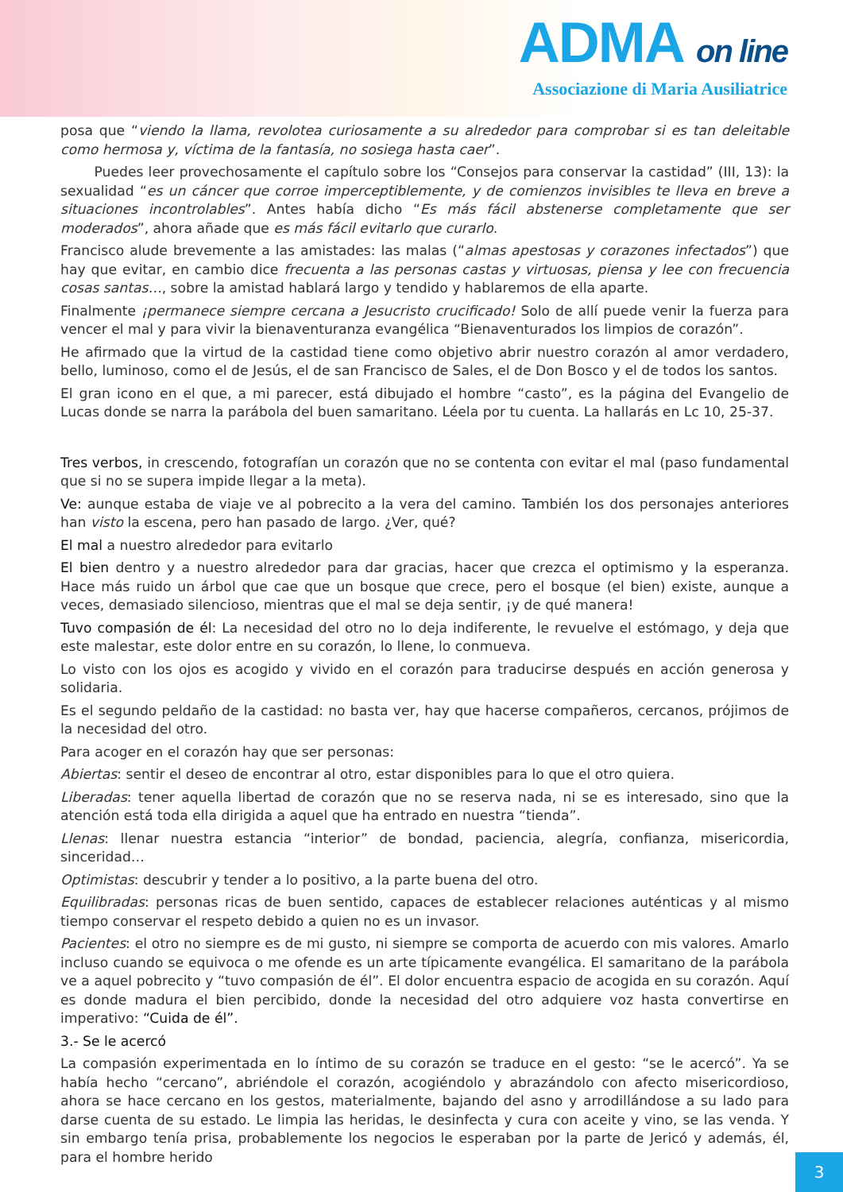ADMA on line
Associazione di Maria Ausiliatrice
posa que “viendo la llama, revolotea curiosamente a su alrededor para comprobar si es tan deleitable como hermosa y, víctima de la fantasía, no sosiega hasta caer”.
Puedes leer provechosamente el capítulo sobre los “Consejos para conservar la castidad” (III, 13): la sexualidad “es un cáncer que corroe imperceptiblemente, y de comienzos invisibles te lleva en breve a situaciones incontrolables”. Antes había dicho “Es más fácil abstenerse completamente que ser moderados”, ahora añade que es más fácil evitarlo que curarlo.
Francisco alude brevemente a las amistades: las malas (“almas apestosas y corazones infectados”) que hay que evitar, en cambio dice frecuenta a las personas castas y virtuosas, piensa y lee con frecuencia cosas santas…, sobre la amistad hablará largo y tendido y hablaremos de ella aparte.
Finalmente ¡permanece siempre cercana a Jesucristo crucificado! Solo de allí puede venir la fuerza para vencer el mal y para vivir la bienaventuranza evangélica “Bienaventurados los limpios de corazón”.
He afirmado que la virtud de la castidad tiene como objetivo abrir nuestro corazón al amor verdadero, bello, luminoso, como el de Jesús, el de san Francisco de Sales, el de Don Bosco y el de todos los santos.
El gran icono en el que, a mi parecer, está dibujado el hombre “casto”, es la página del Evangelio de Lucas donde se narra la parábola del buen samaritano. Léela por tu cuenta. La hallarás en Lc 10, 25-37.
Tres verbos, in crescendo, fotografían un corazón que no se contenta con evitar el mal (paso fundamental que si no se supera impide llegar a la meta).
Ve: aunque estaba de viaje ve al pobrecito a la vera del camino. También los dos personajes anteriores han visto la escena, pero han pasado de largo. ¿Ver, qué?
El mal a nuestro alrededor para evitarlo
El bien dentro y a nuestro alrededor para dar gracias, hacer que crezca el optimismo y la esperanza. Hace más ruido un árbol que cae que un bosque que crece, pero el bosque (el bien) existe, aunque a veces, demasiado silencioso, mientras que el mal se deja sentir, ¡y de qué manera!
Tuvo compasión de él: La necesidad del otro no lo deja indiferente, le revuelve el estómago, y deja que este malestar, este dolor entre en su corazón, lo llene, lo conmueva.
Lo visto con los ojos es acogido y vivido en el corazón para traducirse después en acción generosa y solidaria.
Es el segundo peldaño de la castidad: no basta ver, hay que hacerse compañeros, cercanos, prójimos de la necesidad del otro.
Para acoger en el corazón hay que ser personas:
Abiertas: sentir el deseo de encontrar al otro, estar disponibles para lo que el otro quiera.
Liberadas: tener aquella libertad de corazón que no se reserva nada, ni se es interesado, sino que la atención está toda ella dirigida a aquel que ha entrado en nuestra “tienda”.
Llenas: llenar nuestra estancia “interior” de bondad, paciencia, alegría, confianza, misericordia, sinceridad…
Optimistas: descubrir y tender a lo positivo, a la parte buena del otro.
Equilibradas: personas ricas de buen sentido, capaces de establecer relaciones auténticas y al mismo tiempo conservar el respeto debido a quien no es un invasor.
Pacientes: el otro no siempre es de mi gusto, ni siempre se comporta de acuerdo con mis valores. Amarlo incluso cuando se equivoca o me ofende es un arte típicamente evangélica. El samaritano de la parábola ve a aquel pobrecito y “tuvo compasión de él”. El dolor encuentra espacio de acogida en su corazón. Aquí es donde madura el bien percibido, donde la necesidad del otro adquiere voz hasta convertirse en imperativo: “Cuida de él”.
3.- Se le acercó
La compasión experimentada en lo íntimo de su corazón se traduce en el gesto: “se le acercó”. Ya se había hecho “cercano”, abriéndole el corazón, acogiéndolo y abrazándolo con afecto misericordioso, ahora se hace cercano en los gestos, materialmente, bajando del asno y arrodillándose a su lado para darse cuenta de su estado. Le limpia las heridas, le desinfecta y cura con aceite y vino, se las venda. Y sin embargo tenía prisa, probablemente los negocios le esperaban por la parte de Jericó y además, él, para el hombre herido
3